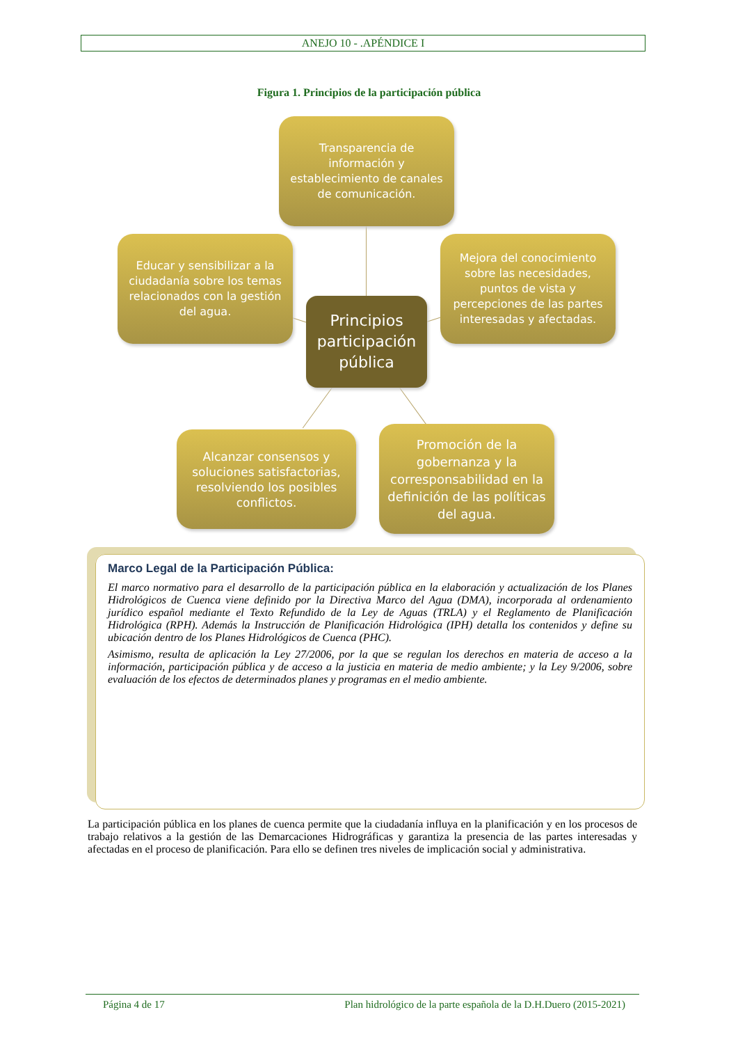ANEJO 10 - .APÉNDICE I
Figura 1. Principios de la participación pública
Transparencia de información y establecimiento de canales de comunicación.
Educar y sensibilizar a la ciudadanía sobre los temas relacionados con la gestión del agua.
Mejora del conocimiento sobre las necesidades, puntos de vista y percepciones de las partes interesadas y afectadas.
Principios participación pública
Alcanzar consensos y soluciones satisfactorias, resolviendo los posibles conflictos.
Promoción de la gobernanza y la corresponsabilidad en la definición de las políticas del agua.
Marco Legal de la Participación Pública:
El marco normativo para el desarrollo de la participación pública en la elaboración y actualización de los Planes Hidrológicos de Cuenca viene definido por la Directiva Marco del Agua (DMA), incorporada al ordenamiento jurídico español mediante el Texto Refundido de la Ley de Aguas (TRLA) y el Reglamento de Planificación Hidrológica (RPH). Además la Instrucción de Planificación Hidrológica (IPH) detalla los contenidos y define su ubicación dentro de los Planes Hidrológicos de Cuenca (PHC).
Asimismo, resulta de aplicación la Ley 27/2006, por la que se regulan los derechos en materia de acceso a la información, participación pública y de acceso a la justicia en materia de medio ambiente; y la Ley 9/2006, sobre evaluación de los efectos de determinados planes y programas en el medio ambiente.
La participación pública en los planes de cuenca permite que la ciudadanía influya en la planificación y en los procesos de trabajo relativos a la gestión de las Demarcaciones Hidrográficas y garantiza la presencia de las partes interesadas y afectadas en el proceso de planificación. Para ello se definen tres niveles de implicación social y administrativa.
Página 4 de 17 Plan hidrológico de la parte española de la D.H.Duero (2015-2021)